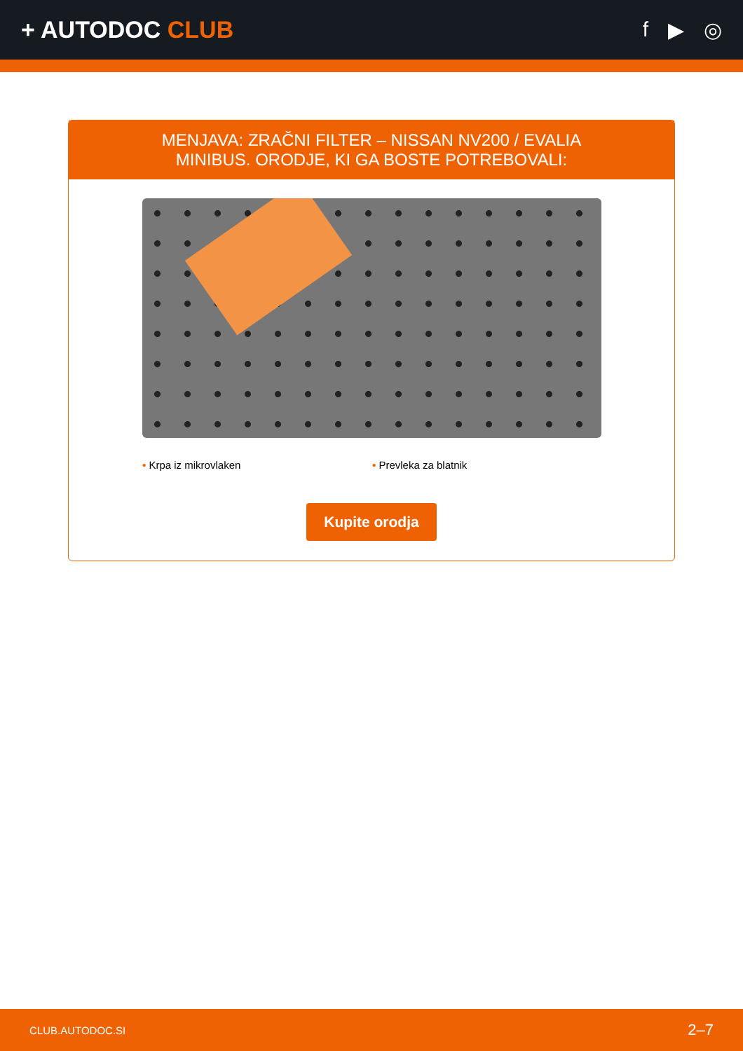+ AUTODOC CLUB f ▶ ◎
MENJAVA: ZRAČNI FILTER – NISSAN NV200 / EVALIA
MINIBUS. ORODJE, KI GA BOSTE POTREBOVALI:
• Krpa iz mikrovlaken • Prevleka za blatnik
Kupite orodja
CLUB.AUTODOC.SI 2–7